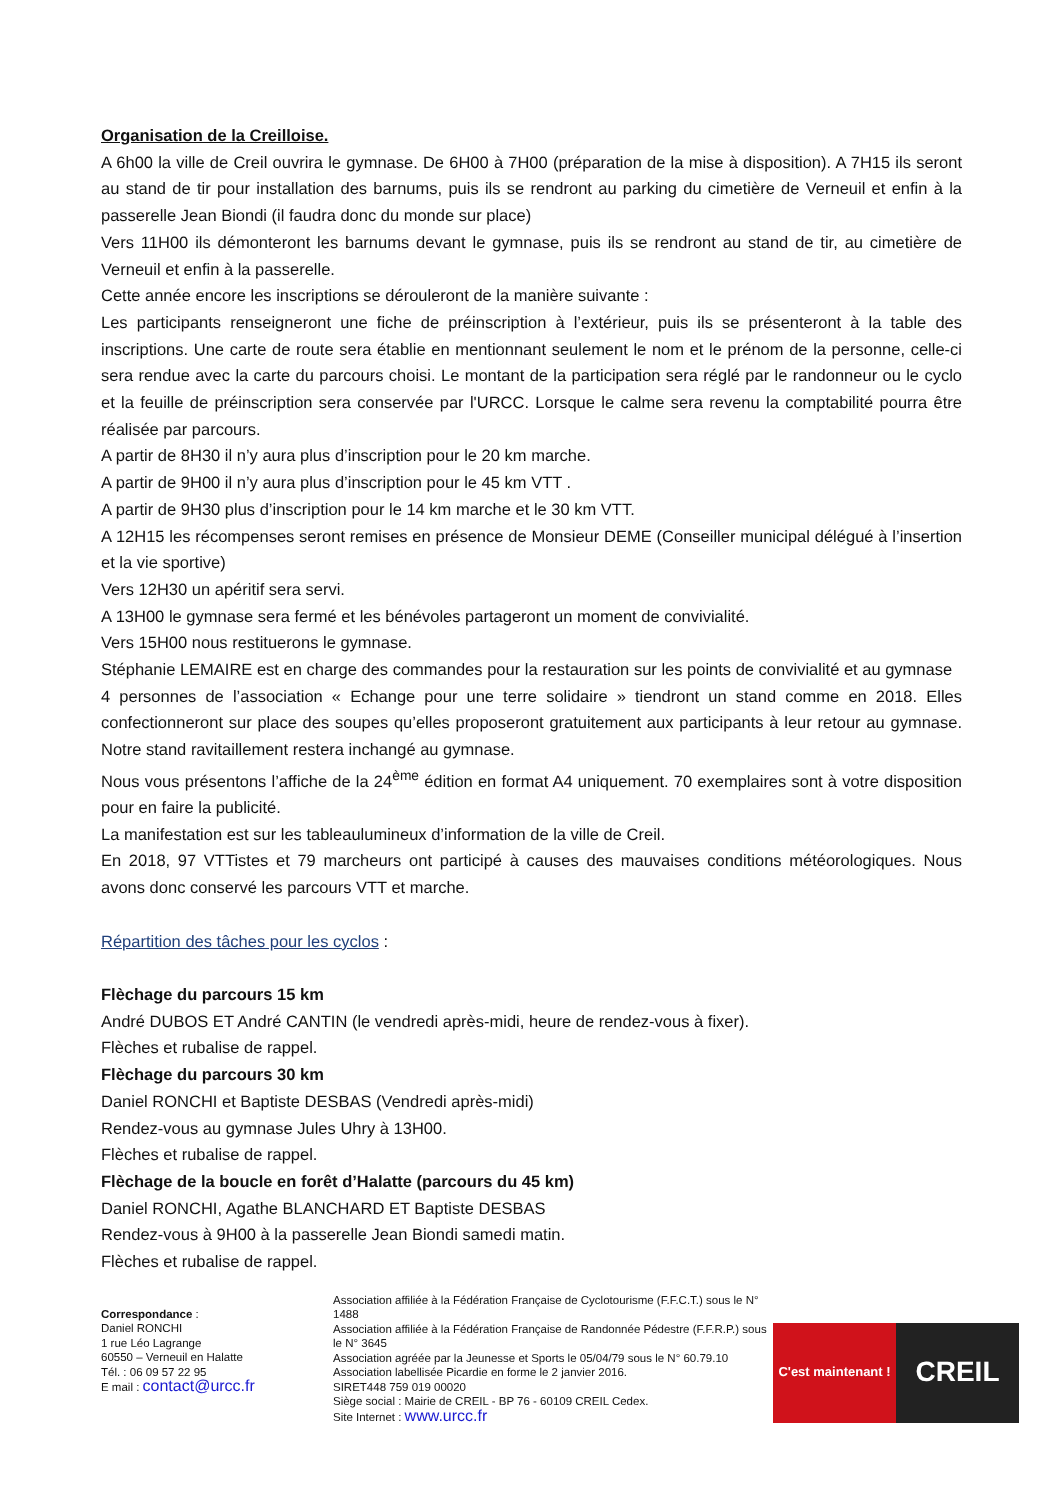Organisation de la Creilloise.
A 6h00 la ville de Creil ouvrira le gymnase. De 6H00 à 7H00 (préparation de la mise à disposition). A 7H15 ils seront au stand de tir pour installation des barnums, puis ils se rendront au parking du cimetière de Verneuil et enfin à la passerelle Jean Biondi (il faudra donc du monde sur place)
Vers 11H00 ils démonteront les barnums devant le gymnase, puis ils se rendront au stand de tir, au cimetière de Verneuil et enfin à la passerelle.
Cette année encore les inscriptions se dérouleront de la manière suivante :
Les participants renseigneront une fiche de préinscription à l’extérieur, puis ils se présenteront à la table des inscriptions. Une carte de route sera établie en mentionnant seulement le nom et le prénom de la personne, celle-ci sera rendue avec la carte du parcours choisi. Le montant de la participation sera réglé par le randonneur ou le cyclo et la feuille de préinscription sera conservée par l'URCC. Lorsque le calme sera revenu la comptabilité pourra être réalisée par parcours.
A partir de 8H30 il n’y aura plus d’inscription pour le 20 km marche.
A partir de 9H00 il n’y aura plus d’inscription pour le 45 km VTT .
A partir de 9H30 plus d’inscription pour le 14 km marche et le 30 km VTT.
A 12H15 les récompenses seront remises en présence de Monsieur DEME (Conseiller municipal délégué à l’insertion et la vie sportive)
Vers 12H30 un apéritif sera servi.
A 13H00 le gymnase sera fermé et les bénévoles partageront un moment de convivialité.
Vers 15H00 nous restituerons le gymnase.
Stéphanie LEMAIRE est en charge des commandes pour la restauration sur les points de convivialité et au gymnase
4 personnes de l’association « Echange pour une terre solidaire » tiendront un stand comme en 2018. Elles confectionneront sur place des soupes qu’elles proposeront gratuitement aux participants à leur retour au gymnase. Notre stand ravitaillement restera inchangé au gymnase.
Nous vous présentons l’affiche de la 24<sup>ème</sup> édition en format A4 uniquement. 70 exemplaires sont à votre disposition pour en faire la publicité.
La manifestation est sur les tableaulumineux d’information de la ville de Creil.
En 2018, 97 VTTistes et 79 marcheurs ont participé à causes des mauvaises conditions météorologiques. Nous avons donc conservé les parcours VTT et marche.
Répartition des tâches pour les cyclos :
Flèchage du parcours 15 km
André DUBOS ET André CANTIN (le vendredi après-midi, heure de rendez-vous à fixer).
Flèches et rubalise de rappel.
Flèchage du parcours 30 km
Daniel RONCHI et Baptiste DESBAS (Vendredi après-midi)
Rendez-vous au gymnase Jules Uhry à 13H00.
Flèches et rubalise de rappel.
Flèchage de la boucle en forêt d’Halatte (parcours du 45 km)
Daniel RONCHI, Agathe BLANCHARD ET Baptiste DESBAS
Rendez-vous à 9H00 à la passerelle Jean Biondi samedi matin.
Flèches et rubalise de rappel.
Correspondance :
Daniel RONCHI
1 rue Léo Lagrange
60550 – Verneuil en Halatte
Tél. : 06 09 57 22 95
E mail : contact@urcc.fr
Association affiliée à la Fédération Française de Cyclotourisme (F.F.C.T.) sous le N° 1488
Association affiliée à la Fédération Française de Randonnée Pédestre (F.F.R.P.) sous le N° 3645
Association agréée par la Jeunesse et Sports le 05/04/79 sous le N° 60.79.10
Association labellisée Picardie en forme le 2 janvier 2016.
SIRET448 759 019 00020
Siège social : Mairie de CREIL - BP 76 - 60109 CREIL Cedex.
Site Internet : www.urcc.fr
C'est maintenant !
CREIL